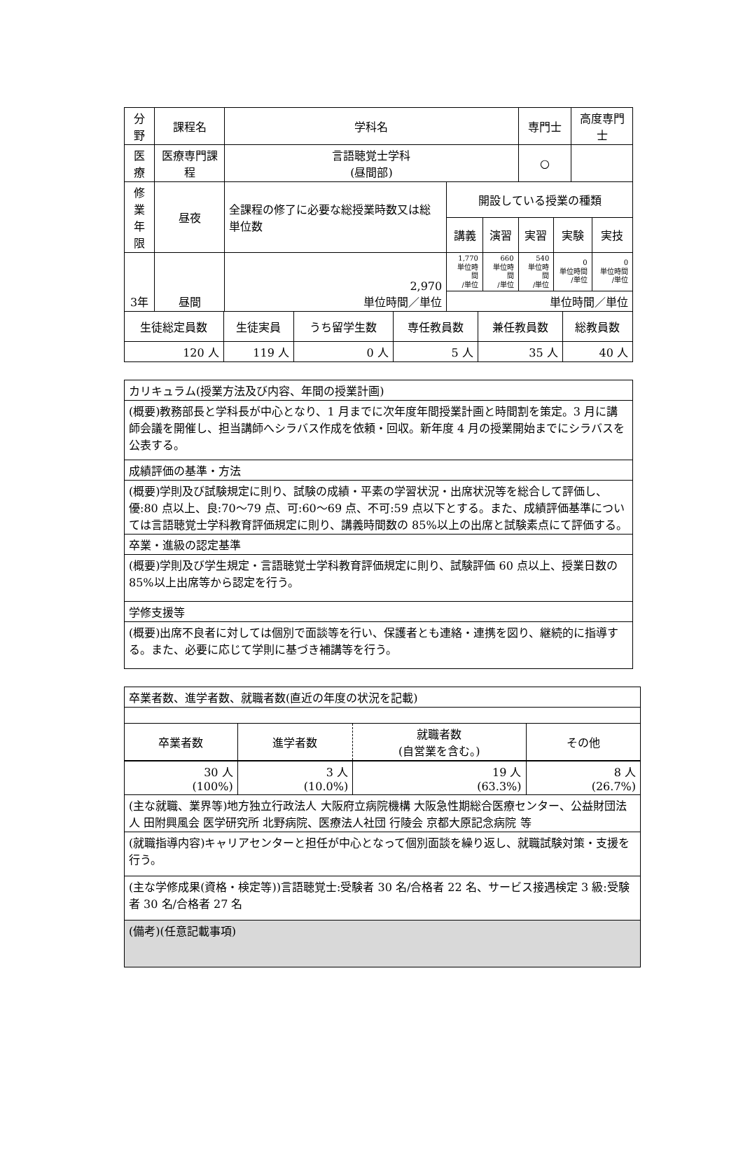| 分野 | 課程名 | 学科名 | | | 専門士 | | 高度専門士 | |
| --- | --- | --- | --- | --- | --- | --- | --- | --- |
| 医療 | 医療専門課程 | 言語聴覚士学科 (昼間部) | | | ○ | | | |
| 修業 年限 | 昼夜 | 全課程の修了に必要な総授業時数又は総単位数 | 開設している授業の種類 | | | | | |
| | | | 講義 | 演習 | 実習 | 実験 | | 実技 |
| 3年 | 昼間 | 2,970 単位時間／単位 | 1,770 単位時間 /単位 | 660 単位時間 /単位 | 540 単位時間 /単位 | 0 単位時間 /単位 | | 0 単位時間 /単位 |
| | | | 単位時間／単位 | | | | | |
| 生徒総定員数 | 生徒実員 | うち留学生数 | 専任教員数 | 兼任教員数 | 総教員数 |
| 120 人 | 119 人 | 0 人 | 5 人 | 35 人 | 40 人 |
| カリキュラム(授業方法及び内容、年間の授業計画) |
| (概要)教務部長と学科長が中心となり、1 月までに次年度年間授業計画と時間割を策定。3 月に講師会議を開催し、担当講師へシラバス作成を依頼・回収。新年度 4 月の授業開始までにシラバスを公表する。 |
| 成績評価の基準・方法 |
| (概要)学則及び試験規定に則り、試験の成績・平素の学習状況・出席状況等を総合して評価し、優:80 点以上、良:70〜79 点、可:60〜69 点、不可:59 点以下とする。また、成績評価基準については言語聴覚士学科教育評価規定に則り、講義時間数の 85%以上の出席と試験素点にて評価する。 |
| 卒業・進級の認定基準 |
| (概要)学則及び学生規定・言語聴覚士学科教育評価規定に則り、試験評価 60 点以上、授業日数の 85%以上出席等から認定を行う。 |
| 学修支援等 |
| (概要)出席不良者に対しては個別で面談等を行い、保護者とも連絡・連携を図り、継続的に指導する。また、必要に応じて学則に基づき補講等を行う。 |
| 卒業者数、進学者数、就職者数(直近の年度の状況を記載) | | | |
| 卒業者数 | 進学者数 | 就職者数 (自営業を含む。) | その他 |
| 30 人 (100%) | 3 人 (10.0%) | 19 人 (63.3%) | 8 人 (26.7%) |
| (主な就職、業界等)地方独立行政法人 大阪府立病院機構 大阪急性期総合医療センター、公益財団法人 田附興風会 医学研究所 北野病院、医療法人社団 行陵会 京都大原記念病院 等 | | | |
| (就職指導内容)キャリアセンターと担任が中心となって個別面談を繰り返し、就職試験対策・支援を行う。 | | | |
| (主な学修成果(資格・検定等))言語聴覚士:受験者 30 名/合格者 22 名、サービス接遇検定 3 級:受験者 30 名/合格者 27 名 | | | |
| (備考)(任意記載事項) | | | |